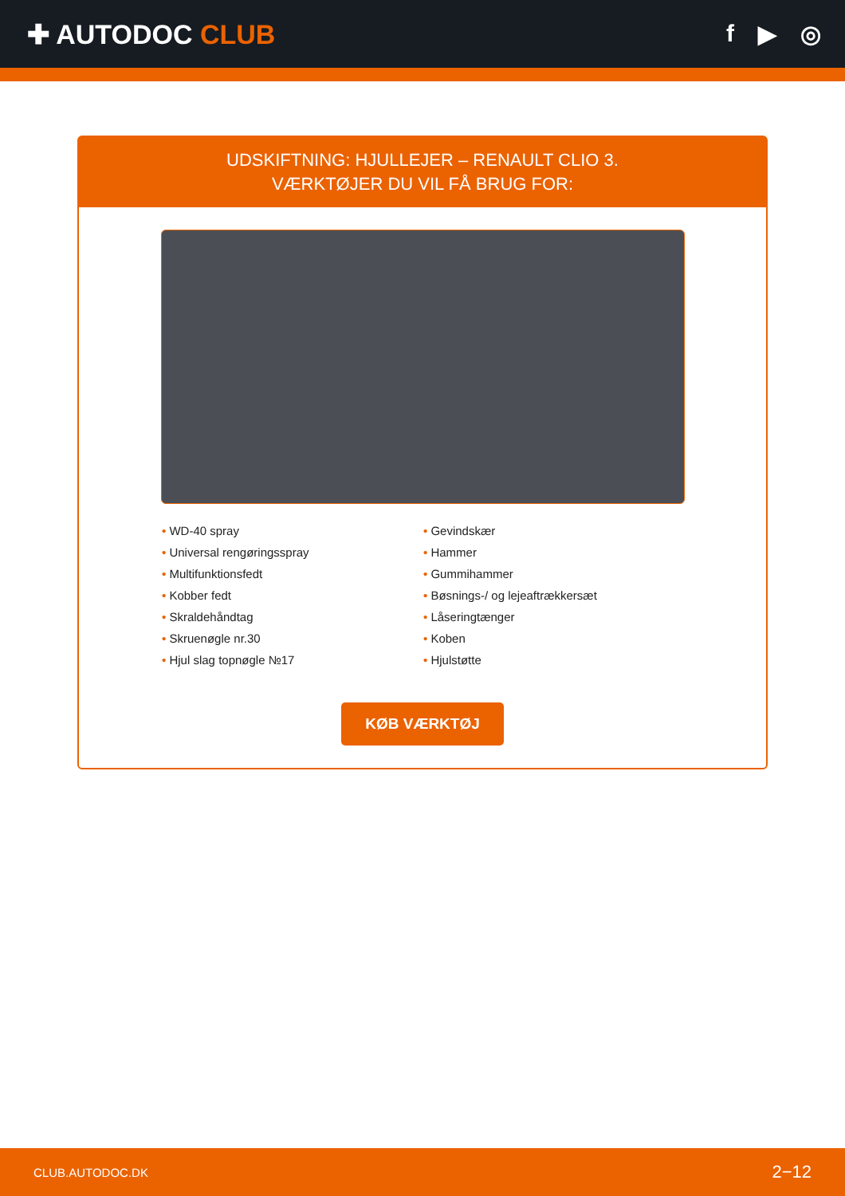✚ AUTODOC CLUB f ▶ ◎
UDSKIFTNING: HJULLEJER – RENAULT CLIO 3.
VÆRKTØJER DU VIL FÅ BRUG FOR:
• WD-40 spray
• Universal rengøringsspray
• Multifunktionsfedt
• Kobber fedt
• Skraldehåndtag
• Skruenøgle nr.30
• Hjul slag topnøgle №17
• Gevindskær
• Hammer
• Gummihammer
• Bøsnings-/ og lejeaftrækkersæt
• Låseringtænger
• Koben
• Hjulstøtte
KØB VÆRKTØJ
CLUB.AUTODOC.DK 2−12